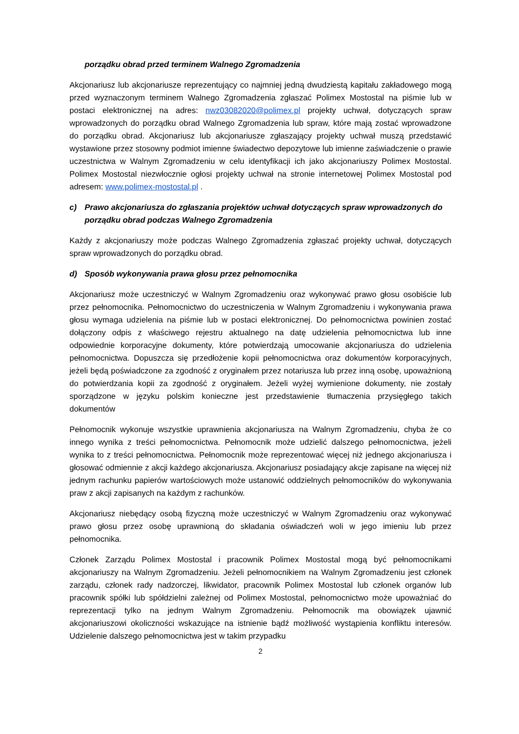porządku obrad przed terminem Walnego Zgromadzenia
Akcjonariusz lub akcjonariusze reprezentujący co najmniej jedną dwudziestą kapitału zakładowego mogą przed wyznaczonym terminem Walnego Zgromadzenia zgłaszać Polimex Mostostal na piśmie lub w postaci elektronicznej na adres: nwz03082020@polimex.pl projekty uchwał, dotyczących spraw wprowadzonych do porządku obrad Walnego Zgromadzenia lub spraw, które mają zostać wprowadzone do porządku obrad. Akcjonariusz lub akcjonariusze zgłaszający projekty uchwał muszą przedstawić wystawione przez stosowny podmiot imienne świadectwo depozytowe lub imienne zaświadczenie o prawie uczestnictwa w Walnym Zgromadzeniu w celu identyfikacji ich jako akcjonariuszy Polimex Mostostal. Polimex Mostostal niezwłocznie ogłosi projekty uchwał na stronie internetowej Polimex Mostostal pod adresem: www.polimex-mostostal.pl .
c) Prawo akcjonariusza do zgłaszania projektów uchwał dotyczących spraw wprowadzonych do porządku obrad podczas Walnego Zgromadzenia
Każdy z akcjonariuszy może podczas Walnego Zgromadzenia zgłaszać projekty uchwał, dotyczących spraw wprowadzonych do porządku obrad.
d) Sposób wykonywania prawa głosu przez pełnomocnika
Akcjonariusz może uczestniczyć w Walnym Zgromadzeniu oraz wykonywać prawo głosu osobiście lub przez pełnomocnika. Pełnomocnictwo do uczestniczenia w Walnym Zgromadzeniu i wykonywania prawa głosu wymaga udzielenia na piśmie lub w postaci elektronicznej. Do pełnomocnictwa powinien zostać dołączony odpis z właściwego rejestru aktualnego na datę udzielenia pełnomocnictwa lub inne odpowiednie korporacyjne dokumenty, które potwierdzają umocowanie akcjonariusza do udzielenia pełnomocnictwa. Dopuszcza się przedłożenie kopii pełnomocnictwa oraz dokumentów korporacyjnych, jeżeli będą poświadczone za zgodność z oryginałem przez notariusza lub przez inną osobę, upoważnioną do potwierdzania kopii za zgodność z oryginałem. Jeżeli wyżej wymienione dokumenty, nie zostały sporządzone w języku polskim konieczne jest przedstawienie tłumaczenia przysięgłego takich dokumentów
Pełnomocnik wykonuje wszystkie uprawnienia akcjonariusza na Walnym Zgromadzeniu, chyba że co innego wynika z treści pełnomocnictwa. Pełnomocnik może udzielić dalszego pełnomocnictwa, jeżeli wynika to z treści pełnomocnictwa. Pełnomocnik może reprezentować więcej niż jednego akcjonariusza i głosować odmiennie z akcji każdego akcjonariusza. Akcjonariusz posiadający akcje zapisane na więcej niż jednym rachunku papierów wartościowych może ustanowić oddzielnych pełnomocników do wykonywania praw z akcji zapisanych na każdym z rachunków.
Akcjonariusz niebędący osobą fizyczną może uczestniczyć w Walnym Zgromadzeniu oraz wykonywać prawo głosu przez osobę uprawnioną do składania oświadczeń woli w jego imieniu lub przez pełnomocnika.
Członek Zarządu Polimex Mostostal i pracownik Polimex Mostostal mogą być pełnomocnikami akcjonariuszy na Walnym Zgromadzeniu. Jeżeli pełnomocnikiem na Walnym Zgromadzeniu jest członek zarządu, członek rady nadzorczej, likwidator, pracownik Polimex Mostostal lub członek organów lub pracownik spółki lub spółdzielni zależnej od Polimex Mostostal, pełnomocnictwo może upoważniać do reprezentacji tylko na jednym Walnym Zgromadzeniu. Pełnomocnik ma obowiązek ujawnić akcjonariuszowi okoliczności wskazujące na istnienie bądź możliwość wystąpienia konfliktu interesów. Udzielenie dalszego pełnomocnictwa jest w takim przypadku
2